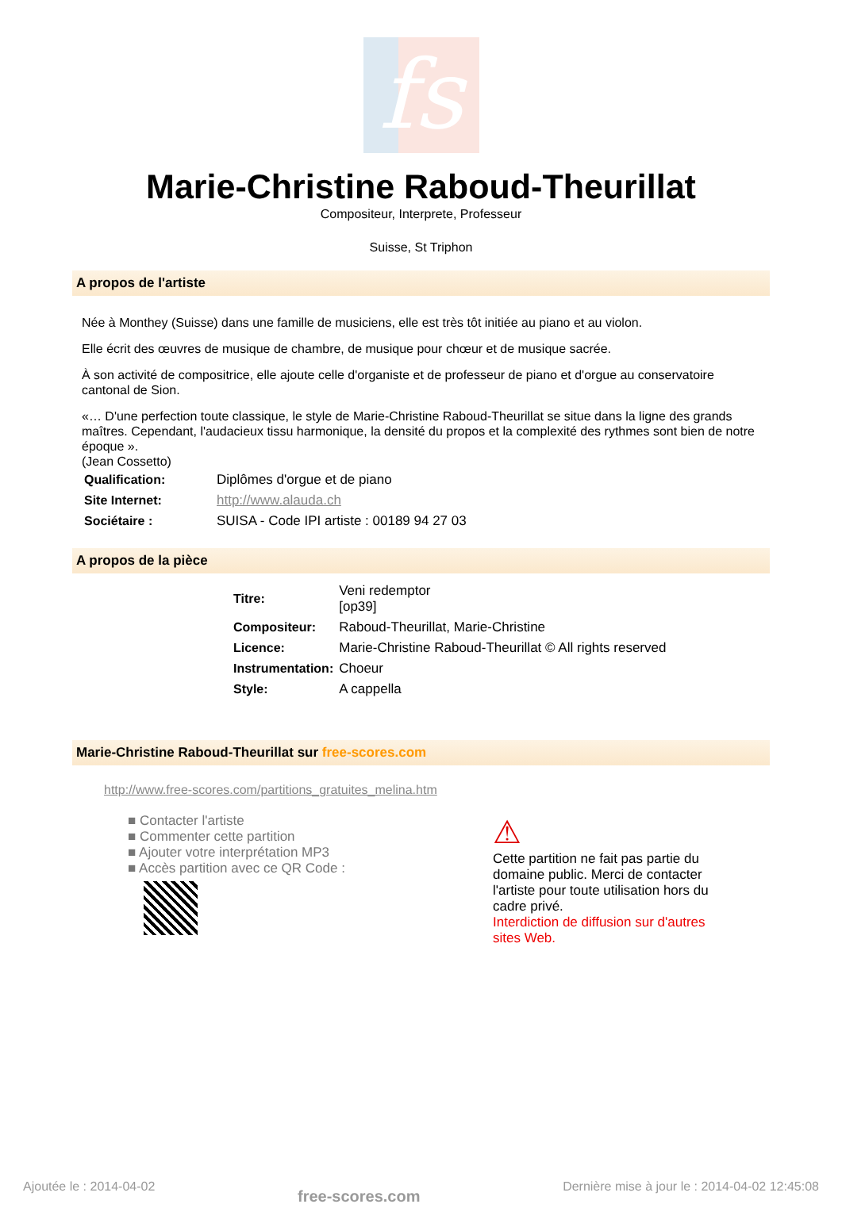fs
Marie-Christine Raboud-Theurillat
Compositeur, Interprete, Professeur
Suisse, St Triphon
A propos de l'artiste
Née à Monthey (Suisse) dans une famille de musiciens, elle est très tôt initiée au piano et au violon.
Elle écrit des œuvres de musique de chambre, de musique pour chœur et de musique sacrée.
À son activité de compositrice, elle ajoute celle d'organiste et de professeur de piano et d'orgue au conservatoire cantonal de Sion.
«… D'une perfection toute classique, le style de Marie-Christine Raboud-Theurillat se situe dans la ligne des grands maîtres. Cependant, l'audacieux tissu harmonique, la densité du propos et la complexité des rythmes sont bien de notre époque ».
(Jean Cossetto)
| Qualification: | Diplômes d'orgue et de piano |
| Site Internet: | http://www.alauda.ch |
| Sociétaire : | SUISA - Code IPI artiste : 00189 94 27 03 |
A propos de la pièce
| Titre: | Veni redemptor [op39] |
| Compositeur: | Raboud-Theurillat, Marie-Christine |
| Licence: | Marie-Christine Raboud-Theurillat © All rights reserved |
| Instrumentation: | Choeur |
| Style: | A cappella |
Marie-Christine Raboud-Theurillat sur free-scores.com
http://www.free-scores.com/partitions_gratuites_melina.htm
■ Contacter l'artiste
■ Commenter cette partition
■ Ajouter votre interprétation MP3
■ Accès partition avec ce QR Code :
⚠
Cette partition ne fait pas partie du domaine public. Merci de contacter l'artiste pour toute utilisation hors du cadre privé.
Interdiction de diffusion sur d'autres sites Web.
Ajoutée le : 2014-04-02 free-scores.com Dernière mise à jour le : 2014-04-02 12:45:08